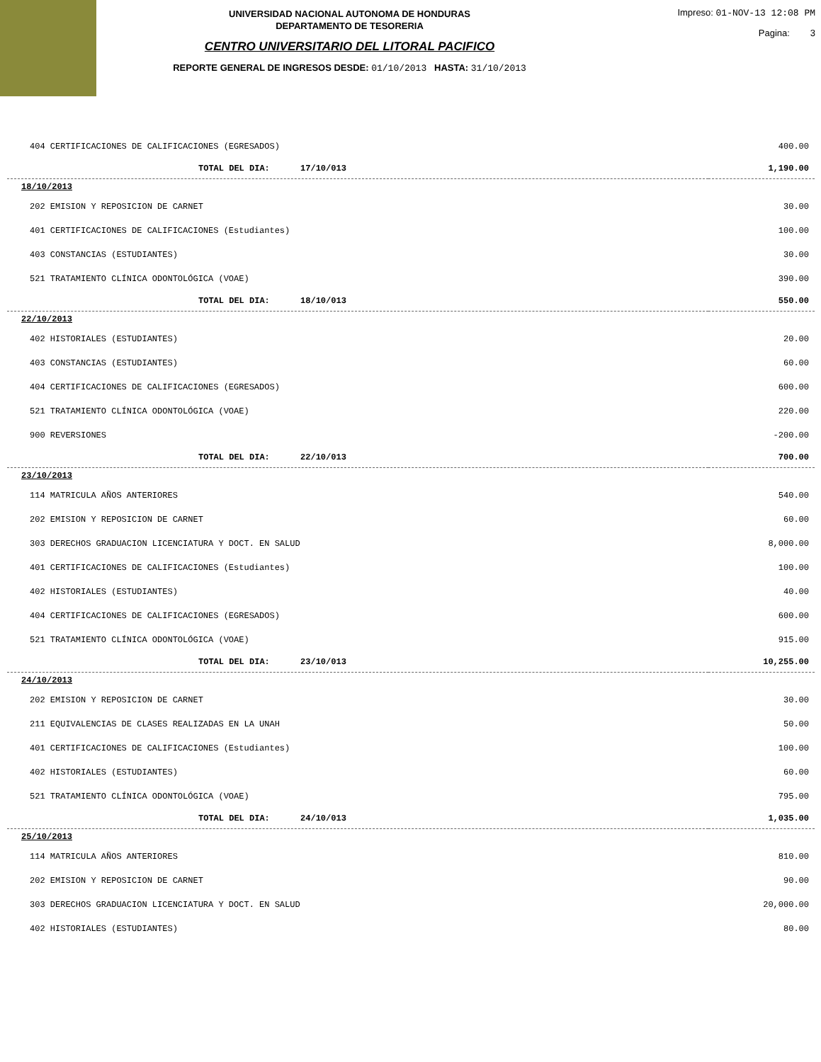UNIVERSIDAD NACIONAL AUTONOMA DE HONDURAS
DEPARTAMENTO DE TESORERIA
CENTRO UNIVERSITARIO DEL LITORAL PACIFICO
REPORTE GENERAL DE INGRESOS DESDE: 01/10/2013 HASTA: 31/10/2013
Impreso: 01-NOV-13 12:08 PM
Pagina: 3
| 404 CERTIFICACIONES DE CALIFICACIONES (EGRESADOS) | 400.00 |
| TOTAL DEL DIA: 17/10/013 | 1,190.00 |
| 18/10/2013 | |
| 202 EMISION Y REPOSICION DE CARNET | 30.00 |
| 401 CERTIFICACIONES DE CALIFICACIONES (Estudiantes) | 100.00 |
| 403 CONSTANCIAS (ESTUDIANTES) | 30.00 |
| 521 TRATAMIENTO CLÍNICA ODONTOLÓGICA (VOAE) | 390.00 |
| TOTAL DEL DIA: 18/10/013 | 550.00 |
| 22/10/2013 | |
| 402 HISTORIALES (ESTUDIANTES) | 20.00 |
| 403 CONSTANCIAS (ESTUDIANTES) | 60.00 |
| 404 CERTIFICACIONES DE CALIFICACIONES (EGRESADOS) | 600.00 |
| 521 TRATAMIENTO CLÍNICA ODONTOLÓGICA (VOAE) | 220.00 |
| 900 REVERSIONES | -200.00 |
| TOTAL DEL DIA: 22/10/013 | 700.00 |
| 23/10/2013 | |
| 114 MATRICULA AÑOS ANTERIORES | 540.00 |
| 202 EMISION Y REPOSICION DE CARNET | 60.00 |
| 303 DERECHOS GRADUACION LICENCIATURA Y DOCT. EN SALUD | 8,000.00 |
| 401 CERTIFICACIONES DE CALIFICACIONES (Estudiantes) | 100.00 |
| 402 HISTORIALES (ESTUDIANTES) | 40.00 |
| 404 CERTIFICACIONES DE CALIFICACIONES (EGRESADOS) | 600.00 |
| 521 TRATAMIENTO CLÍNICA ODONTOLÓGICA (VOAE) | 915.00 |
| TOTAL DEL DIA: 23/10/013 | 10,255.00 |
| 24/10/2013 | |
| 202 EMISION Y REPOSICION DE CARNET | 30.00 |
| 211 EQUIVALENCIAS DE CLASES REALIZADAS EN LA UNAH | 50.00 |
| 401 CERTIFICACIONES DE CALIFICACIONES (Estudiantes) | 100.00 |
| 402 HISTORIALES (ESTUDIANTES) | 60.00 |
| 521 TRATAMIENTO CLÍNICA ODONTOLÓGICA (VOAE) | 795.00 |
| TOTAL DEL DIA: 24/10/013 | 1,035.00 |
| 25/10/2013 | |
| 114 MATRICULA AÑOS ANTERIORES | 810.00 |
| 202 EMISION Y REPOSICION DE CARNET | 90.00 |
| 303 DERECHOS GRADUACION LICENCIATURA Y DOCT. EN SALUD | 20,000.00 |
| 402 HISTORIALES (ESTUDIANTES) | 80.00 |